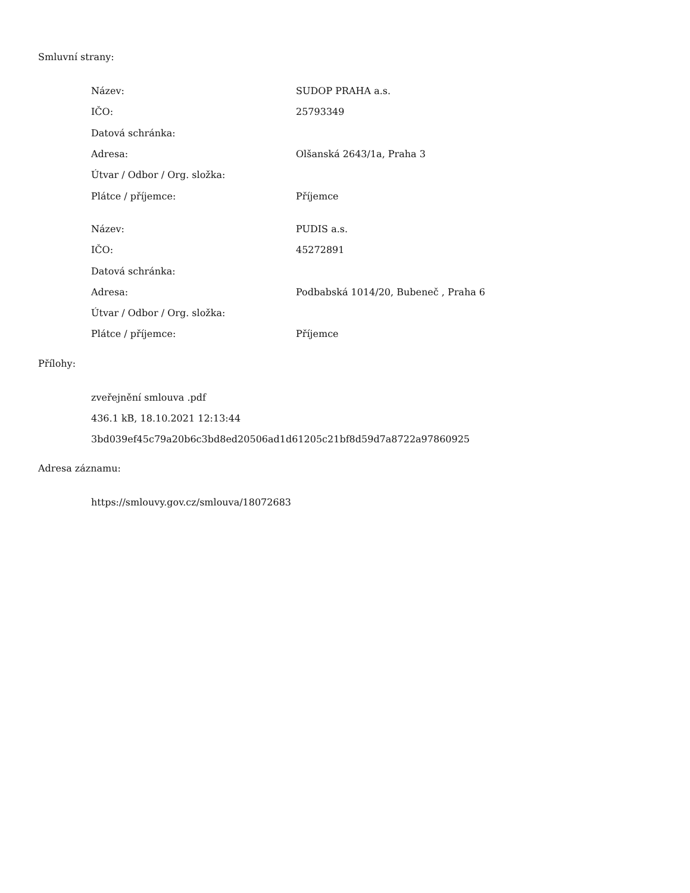Smluvní strany:
| Název: | SUDOP PRAHA a.s. |
| IČO: | 25793349 |
| Datová schránka: | |
| Adresa: | Olšanská 2643/1a, Praha 3 |
| Útvar / Odbor / Org. složka: | |
| Plátce / příjemce: | Příjemce |
| Název: | PUDIS a.s. |
| IČO: | 45272891 |
| Datová schránka: | |
| Adresa: | Podbabská 1014/20, Bubeneč , Praha 6 |
| Útvar / Odbor / Org. složka: | |
| Plátce / příjemce: | Příjemce |
Přílohy:
zveřejnění smlouva .pdf
436.1 kB, 18.10.2021 12:13:44
3bd039ef45c79a20b6c3bd8ed20506ad1d61205c21bf8d59d7a8722a97860925
Adresa záznamu:
https://smlouvy.gov.cz/smlouva/18072683